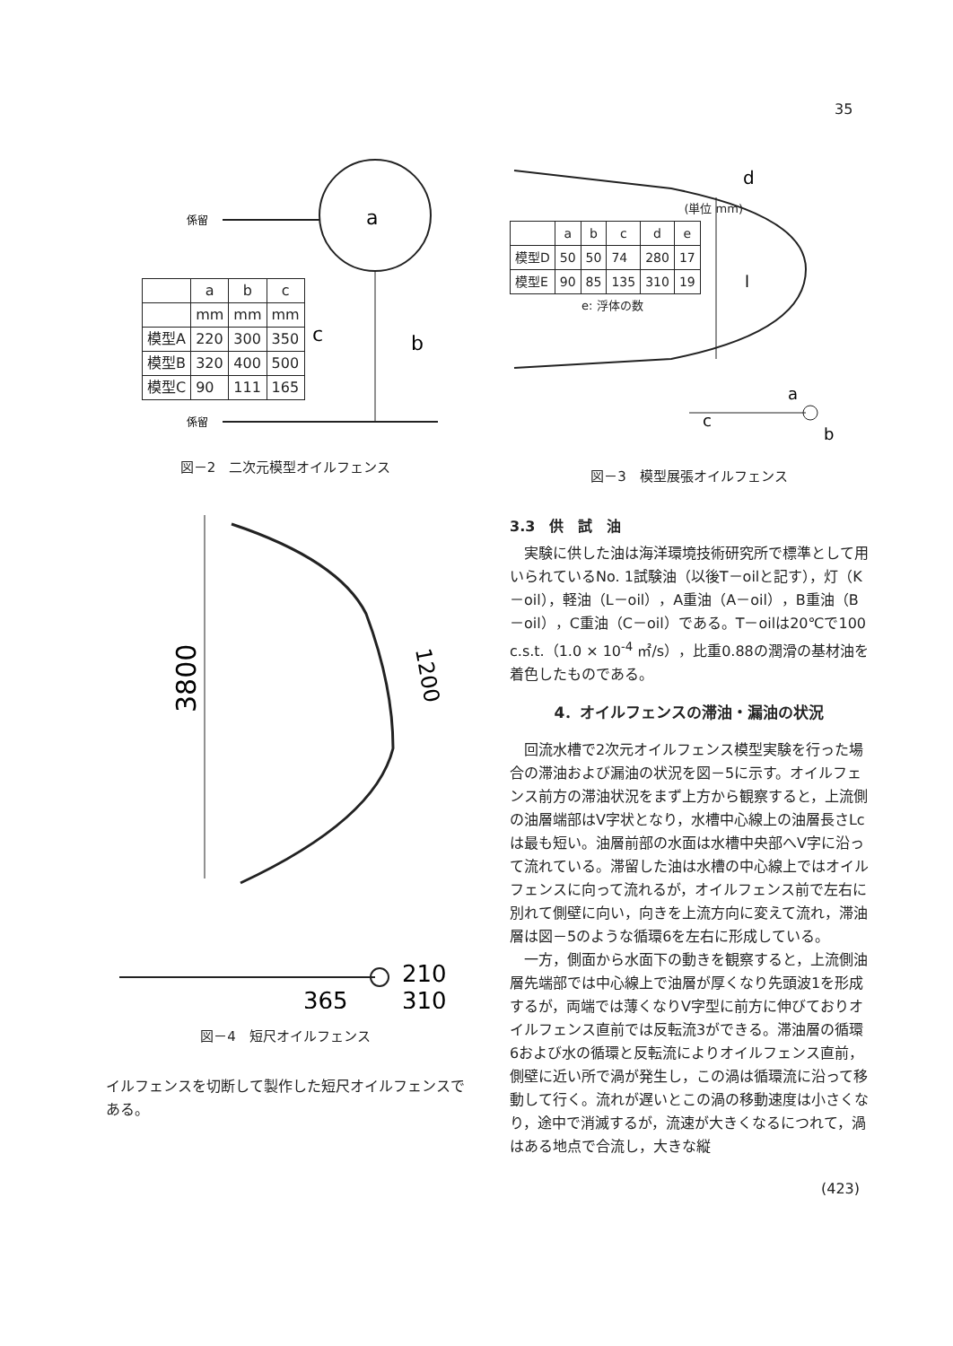35
a
c
b
係留
係留
| | a | b | c |
| --- | --- | --- | --- |
| | mm | mm | mm |
| 模型A | 220 | 300 | 350 |
| 模型B | 320 | 400 | 500 |
| 模型C | 90 | 111 | 165 |
図－2　二次元模型オイルフェンス
3800
1200
365
210
310
図－4　短尺オイルフェンス
イルフェンスを切断して製作した短尺オイルフェンスである。
l
d
a
c
b
(単位 mm)
| | a | b | c | d | e |
| --- | --- | --- | --- | --- | --- |
| 模型D | 50 | 50 | 74 | 280 | 17 |
| 模型E | 90 | 85 | 135 | 310 | 19 |
e: 浮体の数
図－3　模型展張オイルフェンス
3.3　供　試　油
実験に供した油は海洋環境技術研究所で標準として用いられているNo. 1試験油（以後T－oilと記す），灯（K－oil），軽油（L－oil），A重油（A－oil），B重油（B－oil），C重油（C－oil）である。T－oilは20℃で100 c.s.t.（1.0 × 10<sup>-4</sup> ㎡/s），比重0.88の潤滑の基材油を着色したものである。
4．オイルフェンスの滞油・漏油の状況
回流水槽で2次元オイルフェンス模型実験を行った場合の滞油および漏油の状況を図－5に示す。オイルフェンス前方の滞油状況をまず上方から観察すると，上流側の油層端部はV字状となり，水槽中心線上の油層長さLcは最も短い。油層前部の水面は水槽中央部へV字に沿って流れている。滞留した油は水槽の中心線上ではオイルフェンスに向って流れるが，オイルフェンス前で左右に別れて側壁に向い，向きを上流方向に変えて流れ，滞油層は図－5のような循環6を左右に形成している。
一方，側面から水面下の動きを観察すると，上流側油層先端部では中心線上で油層が厚くなり先頭波1を形成するが，両端では薄くなりV字型に前方に伸びておりオイルフェンス直前では反転流3ができる。滞油層の循環6および水の循環と反転流によりオイルフェンス直前，側壁に近い所で渦が発生し，この渦は循環流に沿って移動して行く。流れが遅いとこの渦の移動速度は小さくなり，途中で消滅するが，流速が大きくなるにつれて，渦はある地点で合流し，大きな縦
(423)